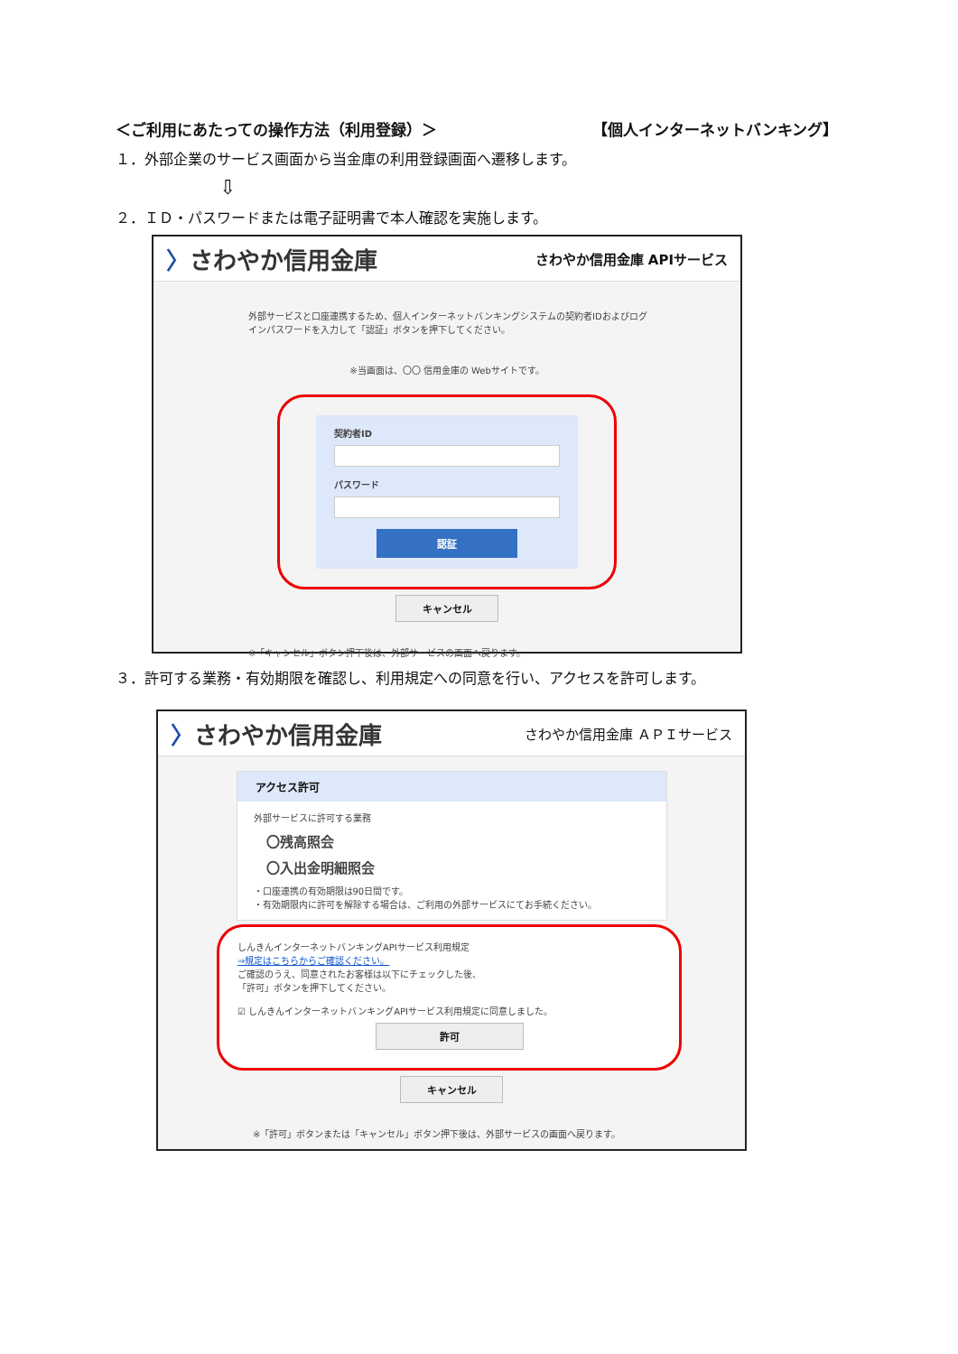＜ご利用にあたっての操作方法（利用登録）＞ 【個人インターネットバンキング】
１．外部企業のサービス画面から当金庫の利用登録画面へ遷移します。
⇩
２．ＩＤ・パスワードまたは電子証明書で本人確認を実施します。
〉さわやか信用金庫 さわやか信用金庫 APIサービス
外部サービスと口座連携するため、個人インターネットバンキングシステムの契約者IDおよびログインパスワードを入力して「認証」ボタンを押下してください。
※当画面は、〇〇 信用金庫の Webサイトです。
契約者ID
パスワード
認証
キャンセル
※「キャンセル」ボタン押下後は、外部サービスの画面へ戻ります。
３．許可する業務・有効期限を確認し、利用規定への同意を行い、アクセスを許可します。
〉さわやか信用金庫 さわやか信用金庫 ＡＰＩサービス
アクセス許可
外部サービスに許可する業務
〇残高照会
〇入出金明細照会
・口座連携の有効期限は90日間です。
・有効期限内に許可を解除する場合は、ご利用の外部サービスにてお手続ください。
しんきんインターネットバンキングAPIサービス利用規定
⇒規定はこちらからご確認ください。
ご確認のうえ、同意されたお客様は以下にチェックした後、
「許可」ボタンを押下してください。
☑ しんきんインターネットバンキングAPIサービス利用規定に同意しました。
許可
キャンセル
※「許可」ボタンまたは「キャンセル」ボタン押下後は、外部サービスの画面へ戻ります。